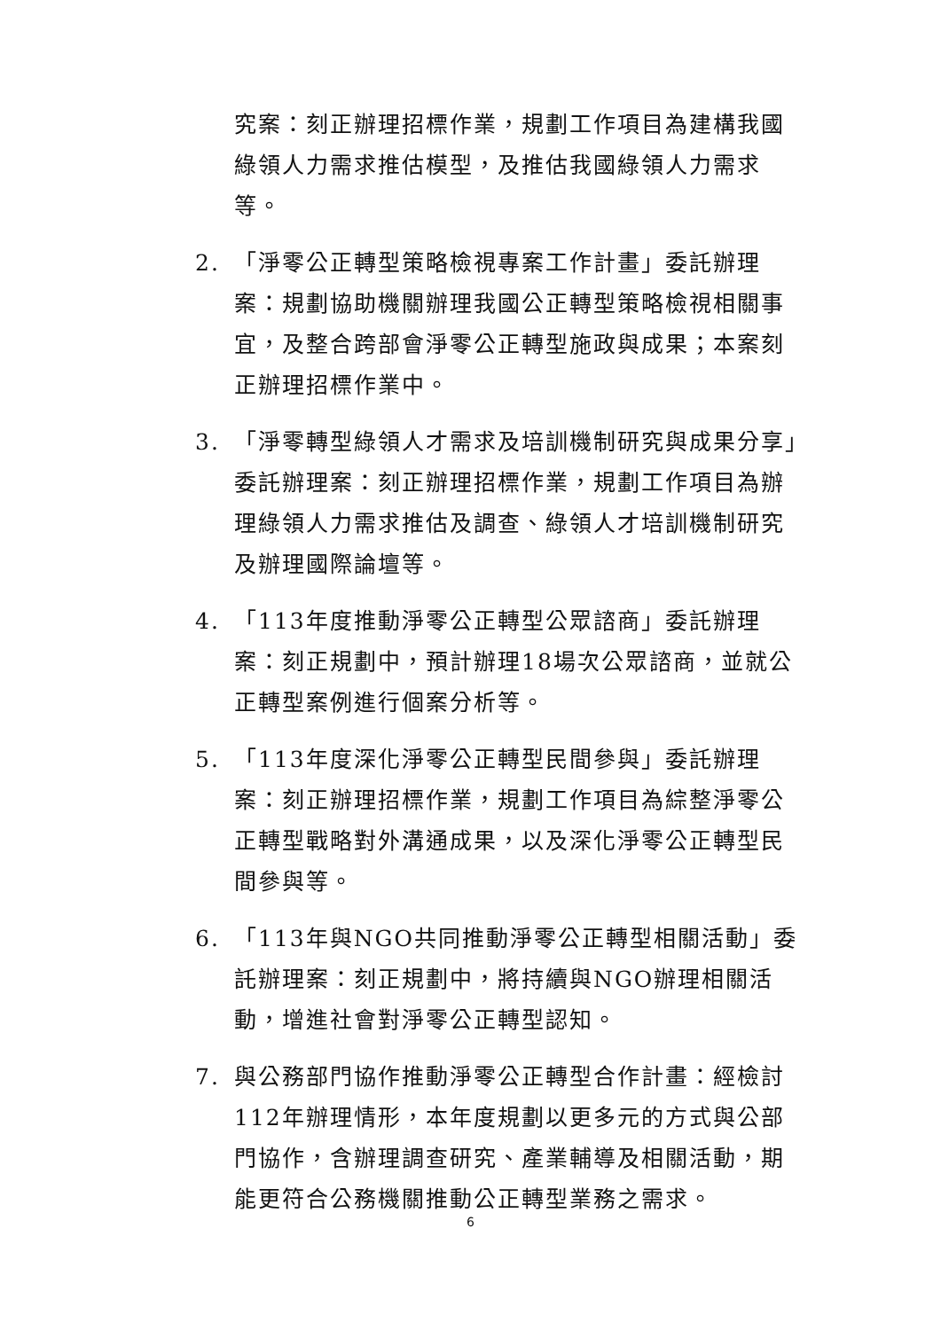究案：刻正辦理招標作業，規劃工作項目為建構我國綠領人力需求推估模型，及推估我國綠領人力需求等。
2. 「淨零公正轉型策略檢視專案工作計畫」委託辦理案：規劃協助機關辦理我國公正轉型策略檢視相關事宜，及整合跨部會淨零公正轉型施政與成果；本案刻正辦理招標作業中。
3. 「淨零轉型綠領人才需求及培訓機制研究與成果分享」委託辦理案：刻正辦理招標作業，規劃工作項目為辦理綠領人力需求推估及調查、綠領人才培訓機制研究及辦理國際論壇等。
4. 「113年度推動淨零公正轉型公眾諮商」委託辦理案：刻正規劃中，預計辦理18場次公眾諮商，並就公正轉型案例進行個案分析等。
5. 「113年度深化淨零公正轉型民間參與」委託辦理案：刻正辦理招標作業，規劃工作項目為綜整淨零公正轉型戰略對外溝通成果，以及深化淨零公正轉型民間參與等。
6. 「113年與NGO共同推動淨零公正轉型相關活動」委託辦理案：刻正規劃中，將持續與NGO辦理相關活動，增進社會對淨零公正轉型認知。
7. 與公務部門協作推動淨零公正轉型合作計畫：經檢討112年辦理情形，本年度規劃以更多元的方式與公部門協作，含辦理調查研究、產業輔導及相關活動，期能更符合公務機關推動公正轉型業務之需求。
6